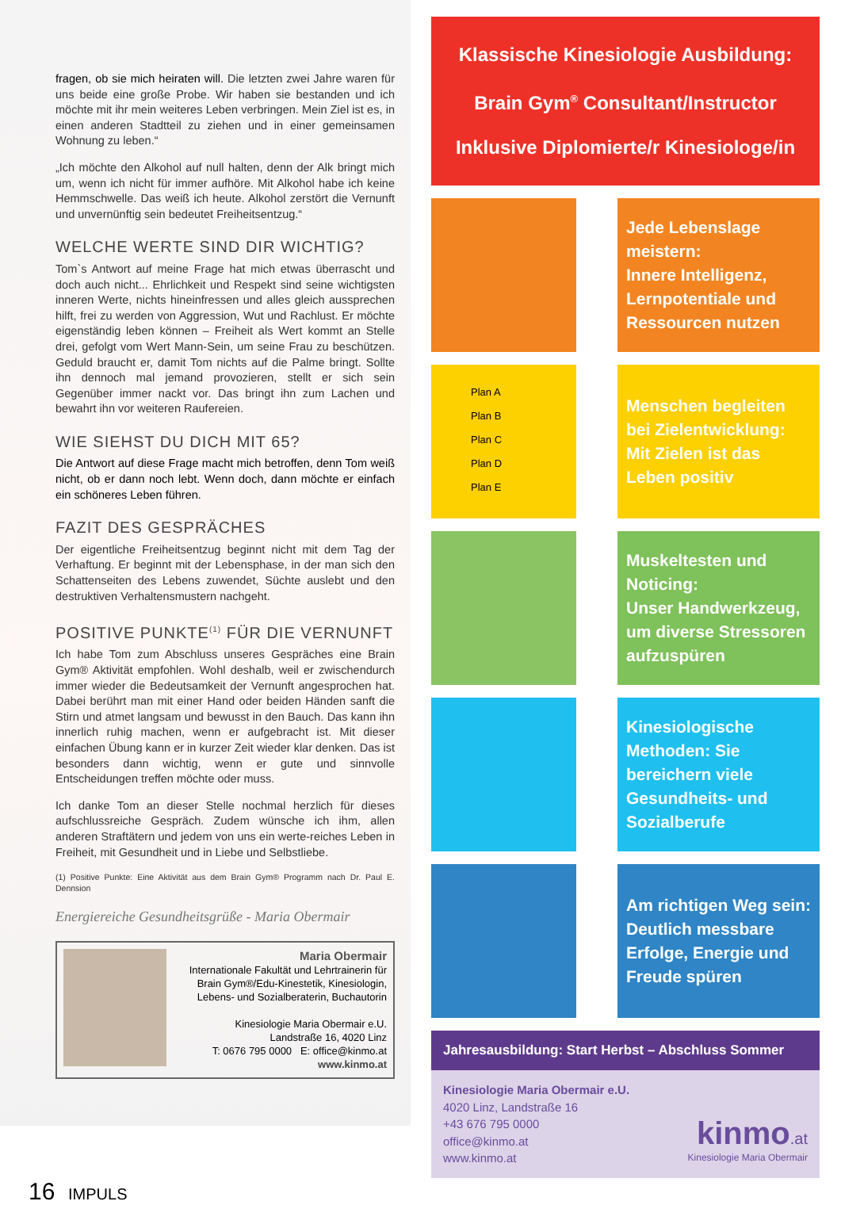fragen, ob sie mich heiraten will. Die letzten zwei Jahre waren für uns beide eine große Probe. Wir haben sie bestanden und ich möchte mit ihr mein weiteres Leben verbringen. Mein Ziel ist es, in einen anderen Stadtteil zu ziehen und in einer gemeinsamen Wohnung zu leben.“
„Ich möchte den Alkohol auf null halten, denn der Alk bringt mich um, wenn ich nicht für immer aufhöre. Mit Alkohol habe ich keine Hemmschwelle. Das weiß ich heute. Alkohol zerstört die Vernunft und unvernünftig sein bedeutet Freiheitsentzug.“
WELCHE WERTE SIND DIR WICHTIG?
Tom`s Antwort auf meine Frage hat mich etwas überrascht und doch auch nicht... Ehrlichkeit und Respekt sind seine wichtigsten inneren Werte, nichts hineinfressen und alles gleich aussprechen hilft, frei zu werden von Aggression, Wut und Rachlust. Er möchte eigenständig leben können – Freiheit als Wert kommt an Stelle drei, gefolgt vom Wert Mann-Sein, um seine Frau zu beschützen. Geduld braucht er, damit Tom nichts auf die Palme bringt. Sollte ihn dennoch mal jemand provozieren, stellt er sich sein Gegenüber immer nackt vor. Das bringt ihn zum Lachen und bewahrt ihn vor weiteren Raufereien.
WIE SIEHST DU DICH MIT 65?
Die Antwort auf diese Frage macht mich betroffen, denn Tom weiß nicht, ob er dann noch lebt. Wenn doch, dann möchte er einfach ein schöneres Leben führen.
FAZIT DES GESPRÄCHES
Der eigentliche Freiheitsentzug beginnt nicht mit dem Tag der Verhaftung. Er beginnt mit der Lebensphase, in der man sich den Schattenseiten des Lebens zuwendet, Süchte auslebt und den destruktiven Verhaltensmustern nachgeht.
POSITIVE PUNKTE<sup>(1)</sup> FÜR DIE VERNUNFT
Ich habe Tom zum Abschluss unseres Gespräches eine Brain Gym® Aktivität empfohlen. Wohl deshalb, weil er zwischendurch immer wieder die Bedeutsamkeit der Vernunft angesprochen hat. Dabei berührt man mit einer Hand oder beiden Händen sanft die Stirn und atmet langsam und bewusst in den Bauch. Das kann ihn innerlich ruhig machen, wenn er aufgebracht ist. Mit dieser einfachen Übung kann er in kurzer Zeit wieder klar denken. Das ist besonders dann wichtig, wenn er gute und sinnvolle Entscheidungen treffen möchte oder muss.
Ich danke Tom an dieser Stelle nochmal herzlich für dieses aufschlussreiche Gespräch. Zudem wünsche ich ihm, allen anderen Straftätern und jedem von uns ein werte-reiches Leben in Freiheit, mit Gesundheit und in Liebe und Selbstliebe.
(1) Positive Punkte: Eine Aktivität aus dem Brain Gym® Programm nach Dr. Paul E. Dennsion
Energiereiche Gesundheitsgrüße - Maria Obermair
Maria Obermair
Internationale Fakultät und Lehrtrainerin für Brain Gym®/Edu-Kinestetik, Kinesiologin, Lebens- und Sozialberaterin, Buchautorin
Kinesiologie Maria Obermair e.U.
Landstraße 16, 4020 Linz
T: 0676 795 0000 E: office@kinmo.at
www.kinmo.at
Klassische Kinesiologie Ausbildung:
Brain Gym<sup>®</sup> Consultant/Instructor
Inklusive Diplomierte/r Kinesiologe/in
Jede Lebenslage meistern:
Innere Intelligenz, Lernpotentiale und Ressourcen nutzen
Plan A
Plan B
Plan C
Plan D
Plan E
Menschen begleiten bei Zielentwicklung: Mit Zielen ist das Leben positiv
Muskeltesten und Noticing:
Unser Handwerkzeug, um diverse Stressoren aufzuspüren
Kinesiologische Methoden: Sie bereichern viele Gesundheits- und Sozialberufe
Am richtigen Weg sein: Deutlich messbare Erfolge, Energie und Freude spüren
Jahresausbildung: Start Herbst – Abschluss Sommer
Kinesiologie Maria Obermair e.U.
4020 Linz, Landstraße 16
+43 676 795 0000
office@kinmo.at
www.kinmo.at
kinmo.at
Kinesiologie Maria Obermair
16 IMPULS